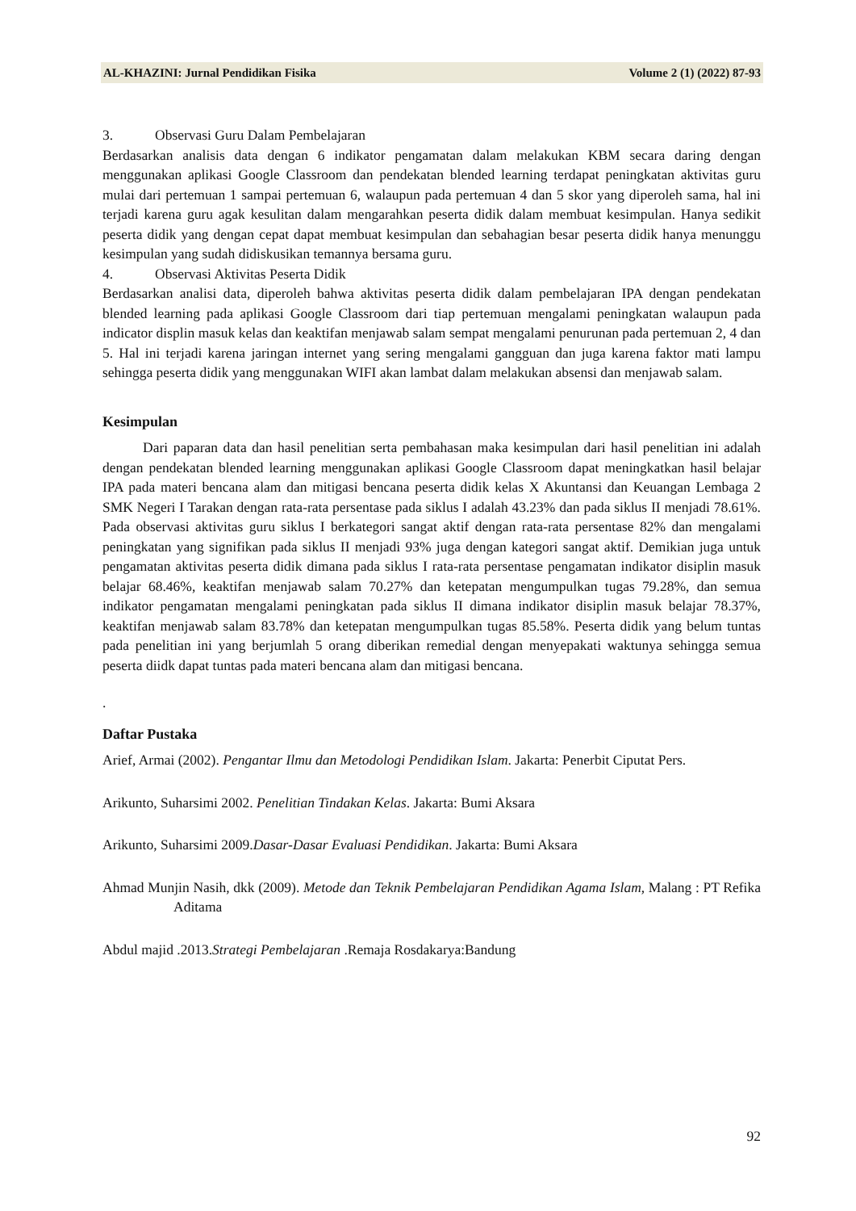AL-KHAZINI: Jurnal Pendidikan Fisika Volume 2 (1) (2022) 87-93
3. Observasi Guru Dalam Pembelajaran
Berdasarkan analisis data dengan 6 indikator pengamatan dalam melakukan KBM secara daring dengan menggunakan aplikasi Google Classroom dan pendekatan blended learning terdapat peningkatan aktivitas guru mulai dari pertemuan 1 sampai pertemuan 6, walaupun pada pertemuan 4 dan 5 skor yang diperoleh sama, hal ini terjadi karena guru agak kesulitan dalam mengarahkan peserta didik dalam membuat kesimpulan. Hanya sedikit peserta didik yang dengan cepat dapat membuat kesimpulan dan sebahagian besar peserta didik hanya menunggu kesimpulan yang sudah didiskusikan temannya bersama guru.
4. Observasi Aktivitas Peserta Didik
Berdasarkan analisi data, diperoleh bahwa aktivitas peserta didik dalam pembelajaran IPA dengan pendekatan blended learning pada aplikasi Google Classroom dari tiap pertemuan mengalami peningkatan walaupun pada indicator displin masuk kelas dan keaktifan menjawab salam sempat mengalami penurunan pada pertemuan 2, 4 dan 5. Hal ini terjadi karena jaringan internet yang sering mengalami gangguan dan juga karena faktor mati lampu sehingga peserta didik yang menggunakan WIFI akan lambat dalam melakukan absensi dan menjawab salam.
Kesimpulan
Dari paparan data dan hasil penelitian serta pembahasan maka kesimpulan dari hasil penelitian ini adalah dengan pendekatan blended learning menggunakan aplikasi Google Classroom dapat meningkatkan hasil belajar IPA pada materi bencana alam dan mitigasi bencana peserta didik kelas X Akuntansi dan Keuangan Lembaga 2 SMK Negeri I Tarakan dengan rata-rata persentase pada siklus I adalah 43.23% dan pada siklus II menjadi 78.61%. Pada observasi aktivitas guru siklus I berkategori sangat aktif dengan rata-rata persentase 82% dan mengalami peningkatan yang signifikan pada siklus II menjadi 93% juga dengan kategori sangat aktif. Demikian juga untuk pengamatan aktivitas peserta didik dimana pada siklus I rata-rata persentase pengamatan indikator disiplin masuk belajar 68.46%, keaktifan menjawab salam 70.27% dan ketepatan mengumpulkan tugas 79.28%, dan semua indikator pengamatan mengalami peningkatan pada siklus II dimana indikator disiplin masuk belajar 78.37%, keaktifan menjawab salam 83.78% dan ketepatan mengumpulkan tugas 85.58%. Peserta didik yang belum tuntas pada penelitian ini yang berjumlah 5 orang diberikan remedial dengan menyepakati waktunya sehingga semua peserta diidk dapat tuntas pada materi bencana alam dan mitigasi bencana.
.
Daftar Pustaka
Arief, Armai (2002). Pengantar Ilmu dan Metodologi Pendidikan Islam. Jakarta: Penerbit Ciputat Pers.
Arikunto, Suharsimi 2002. Penelitian Tindakan Kelas. Jakarta: Bumi Aksara
Arikunto, Suharsimi 2009.Dasar-Dasar Evaluasi Pendidikan. Jakarta: Bumi Aksara
Ahmad Munjin Nasih, dkk (2009). Metode dan Teknik Pembelajaran Pendidikan Agama Islam, Malang : PT Refika Aditama
Abdul majid .2013.Strategi Pembelajaran .Remaja Rosdakarya:Bandung
92